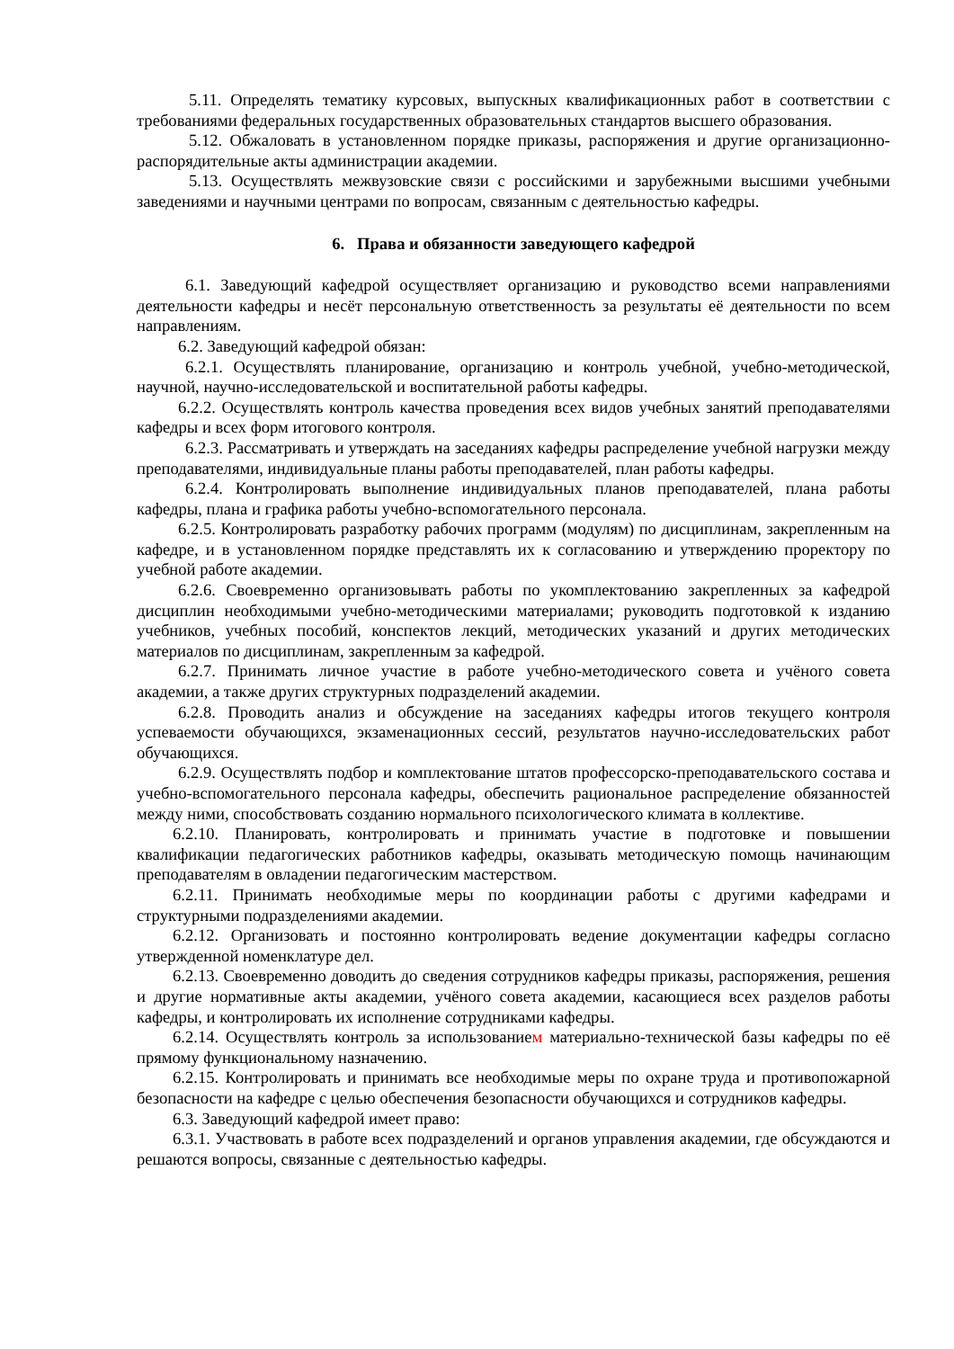5.11. Определять тематику курсовых, выпускных квалификационных работ в соответствии с требованиями федеральных государственных образовательных стандартов высшего образования.
5.12. Обжаловать в установленном порядке приказы, распоряжения и другие организационно-распорядительные акты администрации академии.
5.13. Осуществлять межвузовские связи с российскими и зарубежными высшими учебными заведениями и научными центрами по вопросам, связанным с деятельностью кафедры.
6. Права и обязанности заведующего кафедрой
6.1. Заведующий кафедрой осуществляет организацию и руководство всеми направлениями деятельности кафедры и несёт персональную ответственность за результаты её деятельности по всем направлениям.
6.2. Заведующий кафедрой обязан:
6.2.1. Осуществлять планирование, организацию и контроль учебной, учебно-методической, научной, научно-исследовательской и воспитательной работы кафедры.
6.2.2. Осуществлять контроль качества проведения всех видов учебных занятий преподавателями кафедры и всех форм итогового контроля.
6.2.3. Рассматривать и утверждать на заседаниях кафедры распределение учебной нагрузки между преподавателями, индивидуальные планы работы преподавателей, план работы кафедры.
6.2.4. Контролировать выполнение индивидуальных планов преподавателей, плана работы кафедры, плана и графика работы учебно-вспомогательного персонала.
6.2.5. Контролировать разработку рабочих программ (модулям) по дисциплинам, закрепленным на кафедре, и в установленном порядке представлять их к согласованию и утверждению проректору по учебной работе академии.
6.2.6. Своевременно организовывать работы по укомплектованию закрепленных за кафедрой дисциплин необходимыми учебно-методическими материалами; руководить подготовкой к изданию учебников, учебных пособий, конспектов лекций, методических указаний и других методических материалов по дисциплинам, закрепленным за кафедрой.
6.2.7. Принимать личное участие в работе учебно-методического совета и учёного совета академии, а также других структурных подразделений академии.
6.2.8. Проводить анализ и обсуждение на заседаниях кафедры итогов текущего контроля успеваемости обучающихся, экзаменационных сессий, результатов научно-исследовательских работ обучающихся.
6.2.9. Осуществлять подбор и комплектование штатов профессорско-преподавательского состава и учебно-вспомогательного персонала кафедры, обеспечить рациональное распределение обязанностей между ними, способствовать созданию нормального психологического климата в коллективе.
6.2.10. Планировать, контролировать и принимать участие в подготовке и повышении квалификации педагогических работников кафедры, оказывать методическую помощь начинающим преподавателям в овладении педагогическим мастерством.
6.2.11. Принимать необходимые меры по координации работы с другими кафедрами и структурными подразделениями академии.
6.2.12. Организовать и постоянно контролировать ведение документации кафедры согласно утвержденной номенклатуре дел.
6.2.13. Своевременно доводить до сведения сотрудников кафедры приказы, распоряжения, решения и другие нормативные акты академии, учёного совета академии, касающиеся всех разделов работы кафедры, и контролировать их исполнение сотрудниками кафедры.
6.2.14. Осуществлять контроль за использованием материально-технической базы кафедры по её прямому функциональному назначению.
6.2.15. Контролировать и принимать все необходимые меры по охране труда и противопожарной безопасности на кафедре с целью обеспечения безопасности обучающихся и сотрудников кафедры.
6.3. Заведующий кафедрой имеет право:
6.3.1. Участвовать в работе всех подразделений и органов управления академии, где обсуждаются и решаются вопросы, связанные с деятельностью кафедры.